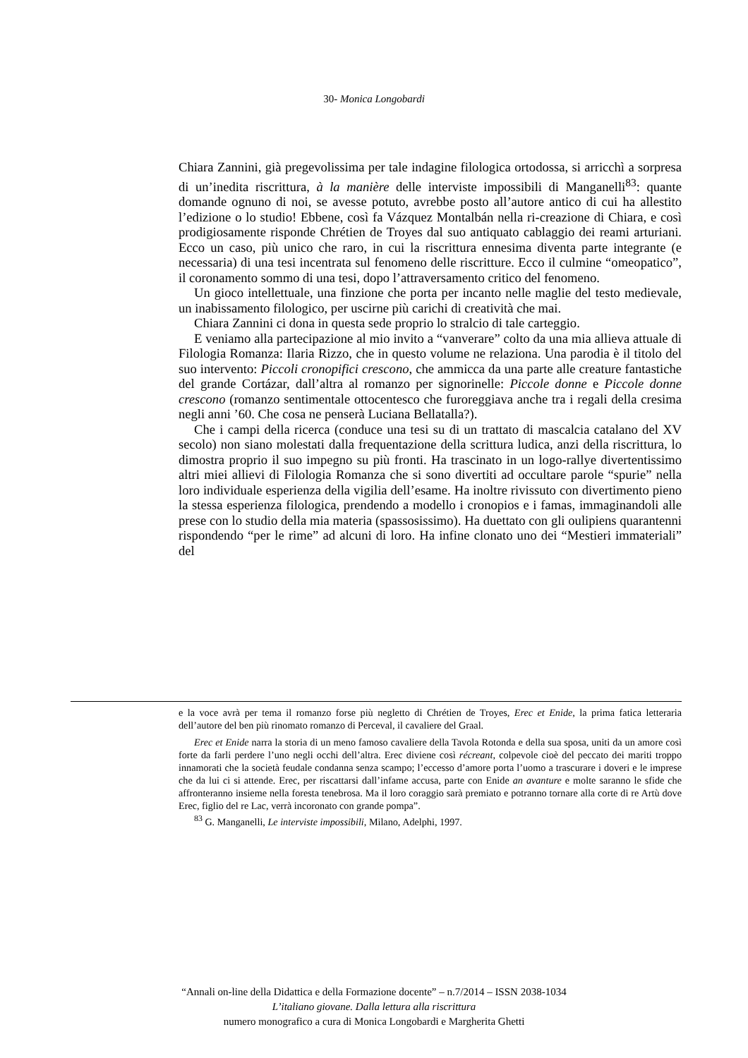30- Monica Longobardi
Chiara Zannini, già pregevolissima per tale indagine filologica ortodossa, si arricchì a sorpresa di un’inedita riscrittura, à la manière delle interviste impossibili di Manganelli<sup>83</sup>: quante domande ognuno di noi, se avesse potuto, avrebbe posto all’autore antico di cui ha allestito l’edizione o lo studio! Ebbene, così fa Vázquez Montalbán nella ri-creazione di Chiara, e così prodigiosamente risponde Chrétien de Troyes dal suo antiquato cablaggio dei reami arturiani. Ecco un caso, più unico che raro, in cui la riscrittura ennesima diventa parte integrante (e necessaria) di una tesi incentrata sul fenomeno delle riscritture. Ecco il culmine “omeopatico”, il coronamento sommo di una tesi, dopo l’attraversamento critico del fenomeno.
Un gioco intellettuale, una finzione che porta per incanto nelle maglie del testo medievale, un inabissamento filologico, per uscirne più carichi di creatività che mai.
Chiara Zannini ci dona in questa sede proprio lo stralcio di tale carteggio.
E veniamo alla partecipazione al mio invito a “vanverare” colto da una mia allieva attuale di Filologia Romanza: Ilaria Rizzo, che in questo volume ne relaziona. Una parodia è il titolo del suo intervento: Piccoli cronopifici crescono, che ammicca da una parte alle creature fantastiche del grande Cortázar, dall’altra al romanzo per signorinelle: Piccole donne e Piccole donne crescono (romanzo sentimentale ottocentesco che furoreggiava anche tra i regali della cresima negli anni ’60. Che cosa ne penserà Luciana Bellatalla?).
Che i campi della ricerca (conduce una tesi su di un trattato di mascalcia catalano del XV secolo) non siano molestati dalla frequentazione della scrittura ludica, anzi della riscrittura, lo dimostra proprio il suo impegno su più fronti. Ha trascinato in un logo-rallye divertentissimo altri miei allievi di Filologia Romanza che si sono divertiti ad occultare parole “spurie” nella loro individuale esperienza della vigilia dell’esame. Ha inoltre rivissuto con divertimento pieno la stessa esperienza filologica, prendendo a modello i cronopios e i famas, immaginandoli alle prese con lo studio della mia materia (spassosissimo). Ha duettato con gli oulipiens quarantenni rispondendo “per le rime” ad alcuni di loro. Ha infine clonato uno dei “Mestieri immateriali” del
e la voce avrà per tema il romanzo forse più negletto di Chrétien de Troyes, Erec et Enide, la prima fatica letteraria dell’autore del ben più rinomato romanzo di Perceval, il cavaliere del Graal.
Erec et Enide narra la storia di un meno famoso cavaliere della Tavola Rotonda e della sua sposa, uniti da un amore così forte da farli perdere l’uno negli occhi dell’altra. Erec diviene così récreant, colpevole cioè del peccato dei mariti troppo innamorati che la società feudale condanna senza scampo; l’eccesso d’amore porta l’uomo a trascurare i doveri e le imprese che da lui ci si attende. Erec, per riscattarsi dall’infame accusa, parte con Enide an avanture e molte saranno le sfide che affronteranno insieme nella foresta tenebrosa. Ma il loro coraggio sarà premiato e potranno tornare alla corte di re Artù dove Erec, figlio del re Lac, verrà incoronato con grande pompa”.
<sup>83</sup> G. Manganelli, Le interviste impossibili, Milano, Adelphi, 1997.
“Annali on-line della Didattica e della Formazione docente” – n.7/2014 – ISSN 2038-1034
L’italiano giovane. Dalla lettura alla riscrittura
numero monografico a cura di Monica Longobardi e Margherita Ghetti